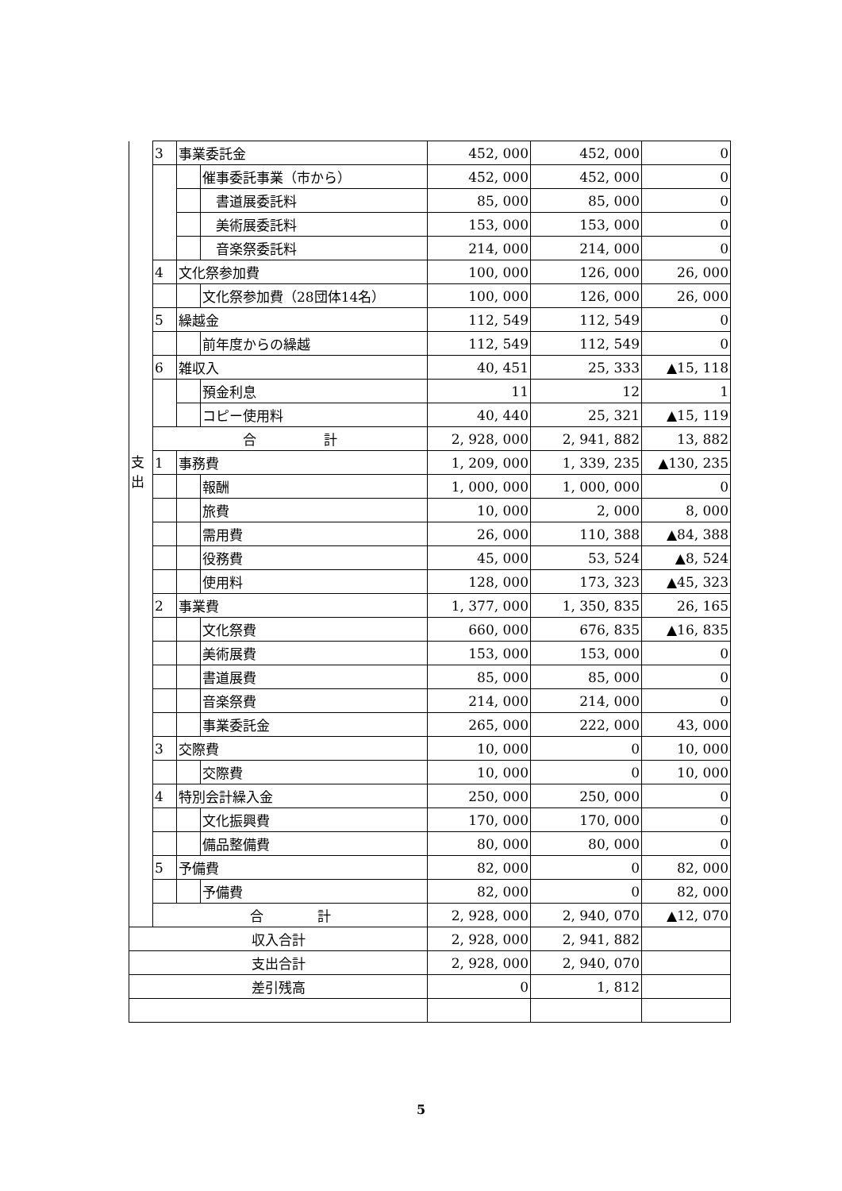| | 3 | 事業委託金 | | 452, 000 | 452, 000 | 0 |
| | | | 催事委託事業（市から） | 452, 000 | 452, 000 | 0 |
| | | | 書道展委託料 | 85, 000 | 85, 000 | 0 |
| | | | 美術展委託料 | 153, 000 | 153, 000 | 0 |
| | | | 音楽祭委託料 | 214, 000 | 214, 000 | 0 |
| | 4 | 文化祭参加費 | | 100, 000 | 126, 000 | 26, 000 |
| | | | 文化祭参加費（28団体14名） | 100, 000 | 126, 000 | 26, 000 |
| | 5 | 繰越金 | | 112, 549 | 112, 549 | 0 |
| | | | 前年度からの繰越 | 112, 549 | 112, 549 | 0 |
| | 6 | 雑収入 | | 40, 451 | 25, 333 | ▲15, 118 |
| | | | 預金利息 | 11 | 12 | 1 |
| | | | コピー使用料 | 40, 440 | 25, 321 | ▲15, 119 |
| | 合 計 | | | 2, 928, 000 | 2, 941, 882 | 13, 882 |
| 支 出 | 1 | 事務費 | | 1, 209, 000 | 1, 339, 235 | ▲130, 235 |
| | | | 報酬 | 1, 000, 000 | 1, 000, 000 | 0 |
| | | | 旅費 | 10, 000 | 2, 000 | 8, 000 |
| | | | 需用費 | 26, 000 | 110, 388 | ▲84, 388 |
| | | | 役務費 | 45, 000 | 53, 524 | ▲8, 524 |
| | | | 使用料 | 128, 000 | 173, 323 | ▲45, 323 |
| | 2 | 事業費 | | 1, 377, 000 | 1, 350, 835 | 26, 165 |
| | | | 文化祭費 | 660, 000 | 676, 835 | ▲16, 835 |
| | | | 美術展費 | 153, 000 | 153, 000 | 0 |
| | | | 書道展費 | 85, 000 | 85, 000 | 0 |
| | | | 音楽祭費 | 214, 000 | 214, 000 | 0 |
| | | | 事業委託金 | 265, 000 | 222, 000 | 43, 000 |
| | 3 | 交際費 | | 10, 000 | 0 | 10, 000 |
| | | | 交際費 | 10, 000 | 0 | 10, 000 |
| | 4 | 特別会計繰入金 | | 250, 000 | 250, 000 | 0 |
| | | | 文化振興費 | 170, 000 | 170, 000 | 0 |
| | | | 備品整備費 | 80, 000 | 80, 000 | 0 |
| | 5 | 予備費 | | 82, 000 | 0 | 82, 000 |
| | | | 予備費 | 82, 000 | 0 | 82, 000 |
| | 合 計 | | | 2, 928, 000 | 2, 940, 070 | ▲12, 070 |
| 収入合計 | | | | 2, 928, 000 | 2, 941, 882 | |
| 支出合計 | | | | 2, 928, 000 | 2, 940, 070 | |
| 差引残高 | | | | 0 | 1, 812 | |
5